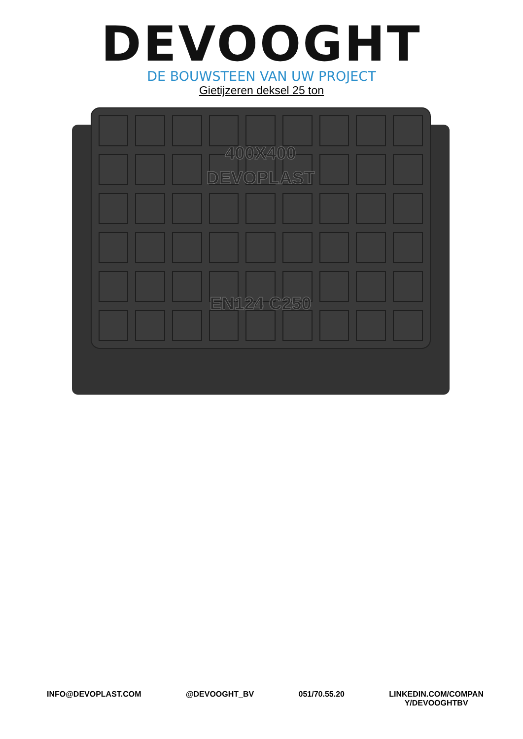DEVOOGHT
DE BOUWSTEEN VAN UW PROJECT
Gietijzeren deksel 25 ton
400X400
DEVOPLAST
EN124 C250
INFO@DEVOPLAST.COM @DEVOOGHT_BV 051/70.55.20 LINKEDIN.COM/COMPAN
Y/DEVOOGHTBV